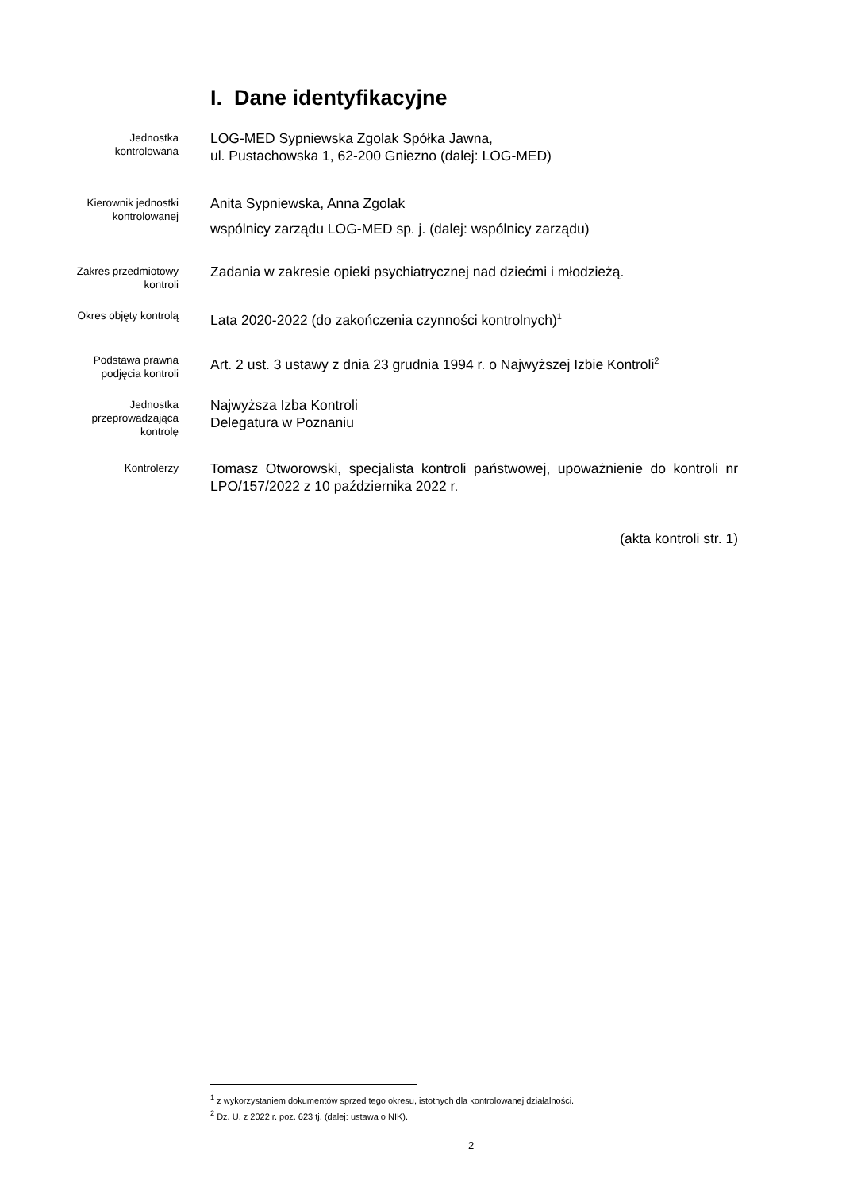I. Dane identyfikacyjne
Jednostka
kontrolowana
LOG-MED Sypniewska Zgolak Spółka Jawna,
ul. Pustachowska 1, 62-200 Gniezno (dalej: LOG-MED)
Kierownik jednostki
kontrolowanej
Anita Sypniewska, Anna Zgolak
wspólnicy zarządu LOG-MED sp. j. (dalej: wspólnicy zarządu)
Zakres przedmiotowy
kontroli
Zadania w zakresie opieki psychiatrycznej nad dziećmi i młodzieżą.
Okres objęty kontrolą
Lata 2020-2022 (do zakończenia czynności kontrolnych)<sup>1</sup>
Podstawa prawna
podjęcia kontroli
Art. 2 ust. 3 ustawy z dnia 23 grudnia 1994 r. o Najwyższej Izbie Kontroli<sup>2</sup>
Jednostka
przeprowadzająca
kontrolę
Najwyższa Izba Kontroli
Delegatura w Poznaniu
Kontrolerzy
Tomasz Otworowski, specjalista kontroli państwowej, upoważnienie do kontroli nr LPO/157/2022 z 10 października 2022 r.
(akta kontroli str. 1)
<sup>1</sup> z wykorzystaniem dokumentów sprzed tego okresu, istotnych dla kontrolowanej działalności.
<sup>2</sup> Dz. U. z 2022 r. poz. 623 tj. (dalej: ustawa o NIK).
2